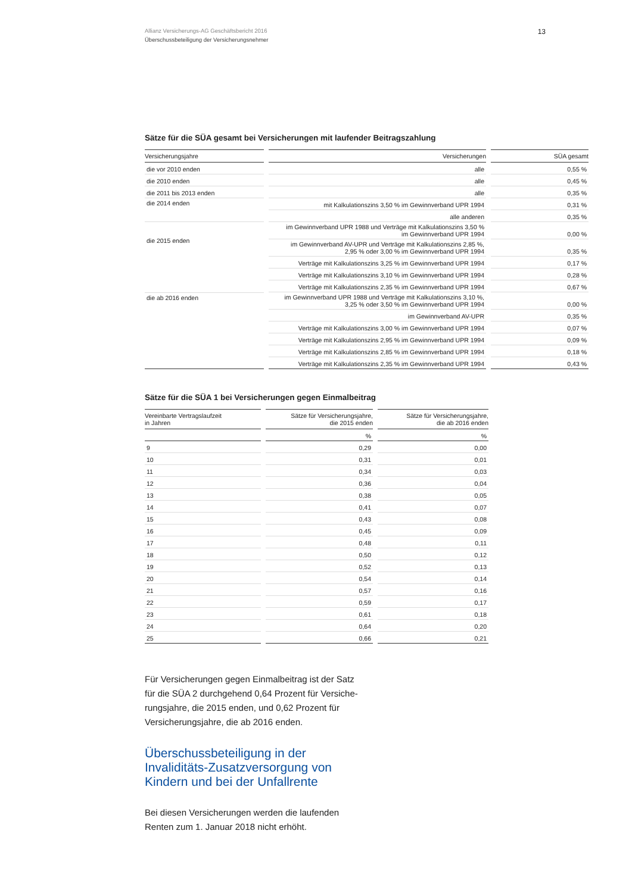Allianz Versicherungs-AG Geschäftsbericht 2016
Überschussbeteiligung der Versicherungsnehmer
13
Sätze für die SÜA gesamt bei Versicherungen mit laufender Beitragszahlung
| Versicherungsjahre | Versicherungen | SÜA gesamt |
| --- | --- | --- |
| die vor 2010 enden | alle | 0,55 % |
| die 2010 enden | alle | 0,45 % |
| die 2011 bis 2013 enden | alle | 0,35 % |
| die 2014 enden | mit Kalkulationszins 3,50 % im Gewinnverband UPR 1994 | 0,31 % |
| | alle anderen | 0,35 % |
| die 2015 enden | im Gewinnverband UPR 1988 und Verträge mit Kalkulationszins 3,50 % im Gewinnverband UPR 1994 | 0,00 % |
| | im Gewinnverband AV-UPR und Verträge mit Kalkulationszins 2,85 %, 2,95 % oder 3,00 % im Gewinnverband UPR 1994 | 0,35 % |
| | Verträge mit Kalkulationszins 3,25 % im Gewinnverband UPR 1994 | 0,17 % |
| | Verträge mit Kalkulationszins 3,10 % im Gewinnverband UPR 1994 | 0,28 % |
| | Verträge mit Kalkulationszins 2,35 % im Gewinnverband UPR 1994 | 0,67 % |
| die ab 2016 enden | im Gewinnverband UPR 1988 und Verträge mit Kalkulationszins 3,10 %, 3,25 % oder 3,50 % im Gewinnverband UPR 1994 | 0,00 % |
| | im Gewinnverband AV-UPR | 0,35 % |
| | Verträge mit Kalkulationszins 3,00 % im Gewinnverband UPR 1994 | 0,07 % |
| | Verträge mit Kalkulationszins 2,95 % im Gewinnverband UPR 1994 | 0,09 % |
| | Verträge mit Kalkulationszins 2,85 % im Gewinnverband UPR 1994 | 0,18 % |
| | Verträge mit Kalkulationszins 2,35 % im Gewinnverband UPR 1994 | 0,43 % |
Sätze für die SÜA 1 bei Versicherungen gegen Einmalbeitrag
| Vereinbarte Vertragslaufzeit in Jahren | Sätze für Versicherungsjahre, die 2015 enden | Sätze für Versicherungsjahre, die ab 2016 enden |
| --- | --- | --- |
| | % | % |
| 9 | 0,29 | 0,00 |
| 10 | 0,31 | 0,01 |
| 11 | 0,34 | 0,03 |
| 12 | 0,36 | 0,04 |
| 13 | 0,38 | 0,05 |
| 14 | 0,41 | 0,07 |
| 15 | 0,43 | 0,08 |
| 16 | 0,45 | 0,09 |
| 17 | 0,48 | 0,11 |
| 18 | 0,50 | 0,12 |
| 19 | 0,52 | 0,13 |
| 20 | 0,54 | 0,14 |
| 21 | 0,57 | 0,16 |
| 22 | 0,59 | 0,17 |
| 23 | 0,61 | 0,18 |
| 24 | 0,64 | 0,20 |
| 25 | 0,66 | 0,21 |
Für Versicherungen gegen Einmalbeitrag ist der Satz für die SÜA 2 durchgehend 0,64 Prozent für Versiche­rungsjahre, die 2015 enden, und 0,62 Prozent für Versicherungsjahre, die ab 2016 enden.
Überschussbeteiligung in der Invaliditäts-Zusatzversorgung von Kindern und bei der Unfallrente
Bei diesen Versicherungen werden die laufenden Renten zum 1. Januar 2018 nicht erhöht.